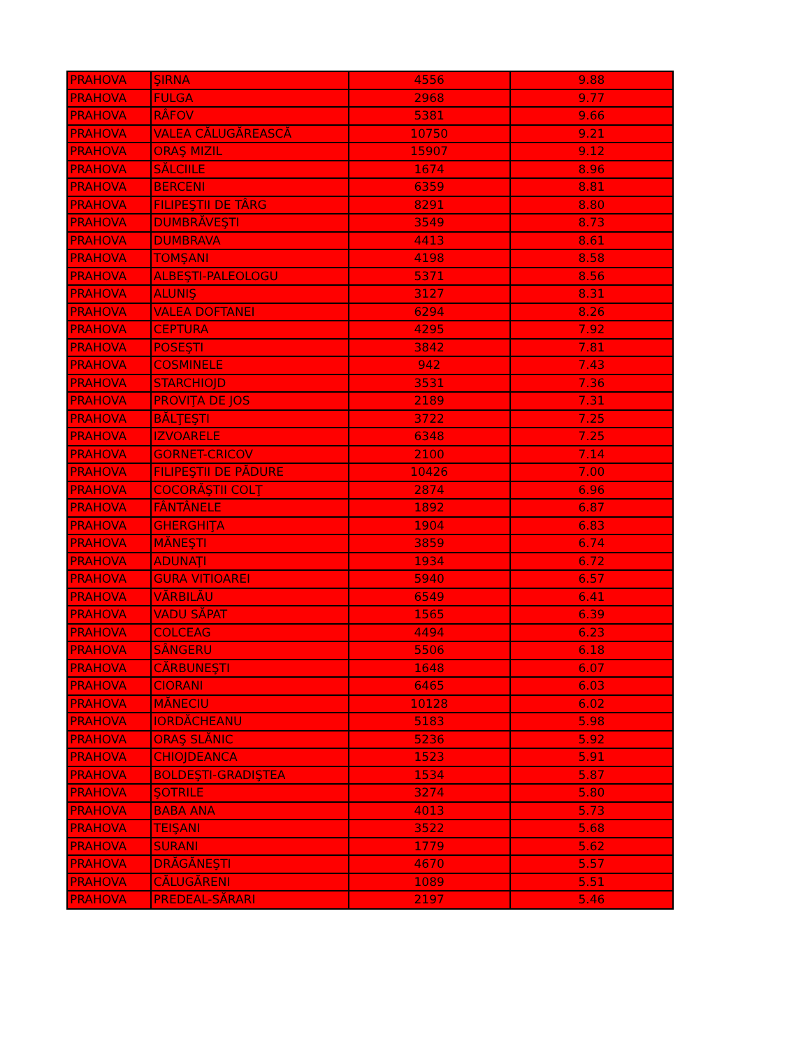| PRAHOVA | ŞIRNA | 4556 | 9.88 |
| PRAHOVA | FULGA | 2968 | 9.77 |
| PRAHOVA | RÂFOV | 5381 | 9.66 |
| PRAHOVA | VALEA CĂLUGĂREASCĂ | 10750 | 9.21 |
| PRAHOVA | ORAŞ MIZIL | 15907 | 9.12 |
| PRAHOVA | SĂLCIILE | 1674 | 8.96 |
| PRAHOVA | BERCENI | 6359 | 8.81 |
| PRAHOVA | FILIPEŞTII DE TÂRG | 8291 | 8.80 |
| PRAHOVA | DUMBRĂVEŞTI | 3549 | 8.73 |
| PRAHOVA | DUMBRAVA | 4413 | 8.61 |
| PRAHOVA | TOMŞANI | 4198 | 8.58 |
| PRAHOVA | ALBEŞTI-PALEOLOGU | 5371 | 8.56 |
| PRAHOVA | ALUNIŞ | 3127 | 8.31 |
| PRAHOVA | VALEA DOFTANEI | 6294 | 8.26 |
| PRAHOVA | CEPTURA | 4295 | 7.92 |
| PRAHOVA | POSEŞTI | 3842 | 7.81 |
| PRAHOVA | COSMINELE | 942 | 7.43 |
| PRAHOVA | STARCHIOJD | 3531 | 7.36 |
| PRAHOVA | PROVIŢA DE JOS | 2189 | 7.31 |
| PRAHOVA | BĂLŢEŞTI | 3722 | 7.25 |
| PRAHOVA | IZVOARELE | 6348 | 7.25 |
| PRAHOVA | GORNET-CRICOV | 2100 | 7.14 |
| PRAHOVA | FILIPEŞTII DE PĂDURE | 10426 | 7.00 |
| PRAHOVA | COCORĂŞTII COLŢ | 2874 | 6.96 |
| PRAHOVA | FÂNTÂNELE | 1892 | 6.87 |
| PRAHOVA | GHERGHIŢA | 1904 | 6.83 |
| PRAHOVA | MĂNEŞTI | 3859 | 6.74 |
| PRAHOVA | ADUNAŢI | 1934 | 6.72 |
| PRAHOVA | GURA VITIOAREI | 5940 | 6.57 |
| PRAHOVA | VĂRBILĂU | 6549 | 6.41 |
| PRAHOVA | VADU SĂPAT | 1565 | 6.39 |
| PRAHOVA | COLCEAG | 4494 | 6.23 |
| PRAHOVA | SÂNGERU | 5506 | 6.18 |
| PRAHOVA | CĂRBUNEŞTI | 1648 | 6.07 |
| PRAHOVA | CIORANI | 6465 | 6.03 |
| PRAHOVA | MĂNECIU | 10128 | 6.02 |
| PRAHOVA | IORDĂCHEANU | 5183 | 5.98 |
| PRAHOVA | ORAŞ SLĂNIC | 5236 | 5.92 |
| PRAHOVA | CHIOJDEANCA | 1523 | 5.91 |
| PRAHOVA | BOLDEŞTI-GRADIŞTEA | 1534 | 5.87 |
| PRAHOVA | ŞOTRILE | 3274 | 5.80 |
| PRAHOVA | BABA ANA | 4013 | 5.73 |
| PRAHOVA | TEIŞANI | 3522 | 5.68 |
| PRAHOVA | SURANI | 1779 | 5.62 |
| PRAHOVA | DRĂGĂNEŞTI | 4670 | 5.57 |
| PRAHOVA | CĂLUGĂRENI | 1089 | 5.51 |
| PRAHOVA | PREDEAL-SĂRARI | 2197 | 5.46 |